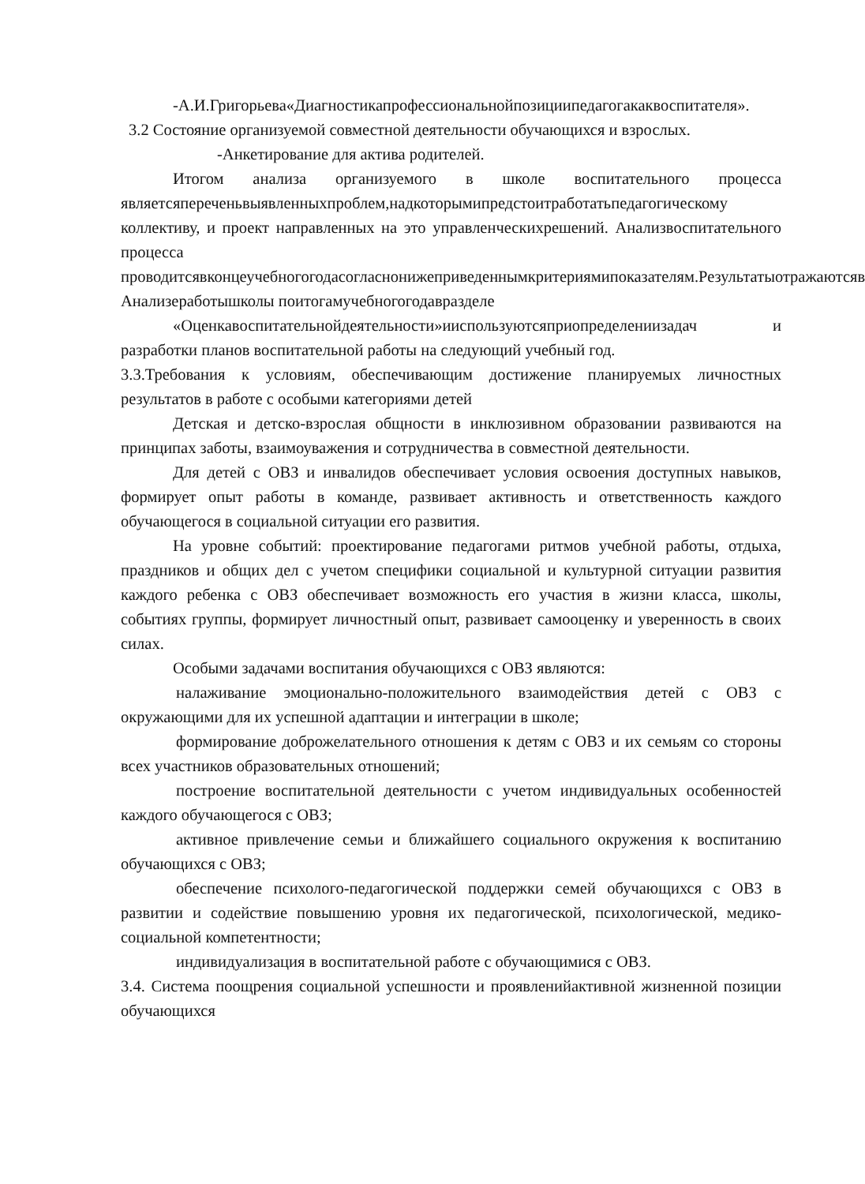-А.И.Григорьева«Диагностикапрофессиональнойпозициипедагогакаквоспитателя».
3.2 Состояние организуемой совместной деятельности обучающихся и взрослых.
-Анкетирование для актива родителей.
Итогом анализа организуемого в школе воспитательного процесса являетсяпереченьвыявленныхпроблем,надкоторымипредстоитработатьпедагогическому коллективу, и проект направленных на это управленческихрешений. Анализвоспитательного процесса проводитсявконцеучебногогодасогласнонижеприведеннымкритериямипоказателям.Результатыотражаютсяв Анализеработышколы поитогамучебногогодавразделе
«Оценкавоспитательнойдеятельности»ииспользуютсяприопределениизадач и разработки планов воспитательной работы на следующий учебный год.
3.3.Требования к условиям, обеспечивающим достижение планируемых личностных результатов в работе с особыми категориями детей
Детская и детско-взрослая общности в инклюзивном образовании развиваются на принципах заботы, взаимоуважения и сотрудничества в совместной деятельности.
Для детей с ОВЗ и инвалидов обеспечивает условия освоения доступных навыков, формирует опыт работы в команде, развивает активность и ответственность каждого обучающегося в социальной ситуации его развития.
На уровне событий: проектирование педагогами ритмов учебной работы, отдыха, праздников и общих дел с учетом специфики социальной и культурной ситуации развития каждого ребенка с ОВЗ обеспечивает возможность его участия в жизни класса, школы, событиях группы, формирует личностный опыт, развивает самооценку и уверенность в своих силах.
Особыми задачами воспитания обучающихся с ОВЗ являются:
налаживание эмоционально-положительного взаимодействия детей с ОВЗ с окружающими для их успешной адаптации и интеграции в школе;
формирование доброжелательного отношения к детям с ОВЗ и их семьям со стороны всех участников образовательных отношений;
построение воспитательной деятельности с учетом индивидуальных особенностей каждого обучающегося с ОВЗ;
активное привлечение семьи и ближайшего социального окружения к воспитанию обучающихся с ОВЗ;
обеспечение психолого-педагогической поддержки семей обучающихся с ОВЗ в развитии и содействие повышению уровня их педагогической, психологической, медико-социальной компетентности;
индивидуализация в воспитательной работе с обучающимися с ОВЗ.
3.4. Система поощрения социальной успешности и проявленийактивной жизненной позиции обучающихся